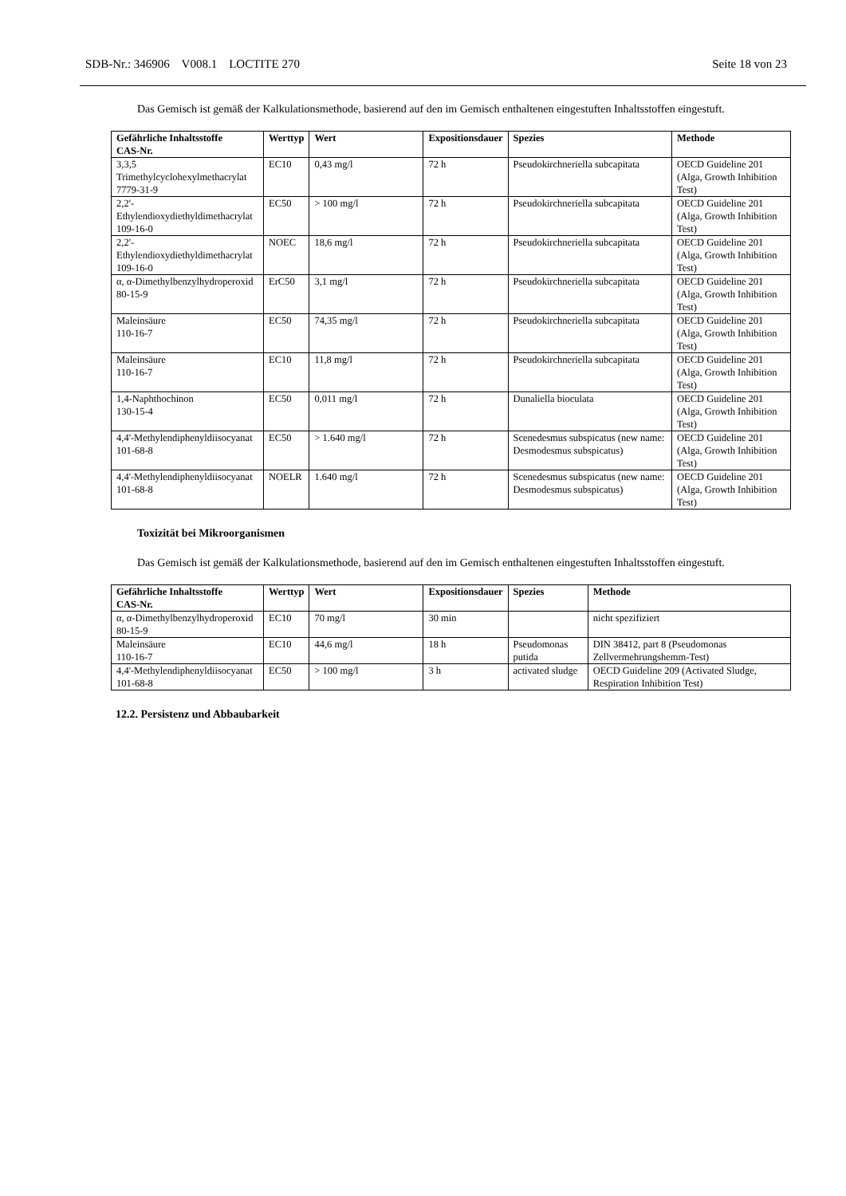SDB-Nr.: 346906 V008.1 LOCTITE 270 Seite 18 von 23
Das Gemisch ist gemäß der Kalkulationsmethode, basierend auf den im Gemisch enthaltenen eingestuften Inhaltsstoffen eingestuft.
| Gefährliche Inhaltsstoffe CAS-Nr. | Werttyp | Wert | Expositionsdauer | Spezies | Methode |
| --- | --- | --- | --- | --- | --- |
| 3,3,5 Trimethylcyclohexylmethacrylat 7779-31-9 | EC10 | 0,43 mg/l | 72 h | Pseudokirchneriella subcapitata | OECD Guideline 201 (Alga, Growth Inhibition Test) |
| 2,2'-Ethylendioxydiethyldimethacrylat 109-16-0 | EC50 | > 100 mg/l | 72 h | Pseudokirchneriella subcapitata | OECD Guideline 201 (Alga, Growth Inhibition Test) |
| 2,2'-Ethylendioxydiethyldimethacrylat 109-16-0 | NOEC | 18,6 mg/l | 72 h | Pseudokirchneriella subcapitata | OECD Guideline 201 (Alga, Growth Inhibition Test) |
| α, α-Dimethylbenzylhydroperoxid 80-15-9 | ErC50 | 3,1 mg/l | 72 h | Pseudokirchneriella subcapitata | OECD Guideline 201 (Alga, Growth Inhibition Test) |
| Maleinsäure 110-16-7 | EC50 | 74,35 mg/l | 72 h | Pseudokirchneriella subcapitata | OECD Guideline 201 (Alga, Growth Inhibition Test) |
| Maleinsäure 110-16-7 | EC10 | 11,8 mg/l | 72 h | Pseudokirchneriella subcapitata | OECD Guideline 201 (Alga, Growth Inhibition Test) |
| 1,4-Naphthochinon 130-15-4 | EC50 | 0,011 mg/l | 72 h | Dunaliella bioculata | OECD Guideline 201 (Alga, Growth Inhibition Test) |
| 4,4'-Methylendiphenyldiisocyanat 101-68-8 | EC50 | > 1.640 mg/l | 72 h | Scenedesmus subspicatus (new name: Desmodesmus subspicatus) | OECD Guideline 201 (Alga, Growth Inhibition Test) |
| 4,4'-Methylendiphenyldiisocyanat 101-68-8 | NOELR | 1.640 mg/l | 72 h | Scenedesmus subspicatus (new name: Desmodesmus subspicatus) | OECD Guideline 201 (Alga, Growth Inhibition Test) |
Toxizität bei Mikroorganismen
Das Gemisch ist gemäß der Kalkulationsmethode, basierend auf den im Gemisch enthaltenen eingestuften Inhaltsstoffen eingestuft.
| Gefährliche Inhaltsstoffe CAS-Nr. | Werttyp | Wert | Expositionsdauer | Spezies | Methode |
| --- | --- | --- | --- | --- | --- |
| α, α-Dimethylbenzylhydroperoxid 80-15-9 | EC10 | 70 mg/l | 30 min | | nicht spezifiziert |
| Maleinsäure 110-16-7 | EC10 | 44,6 mg/l | 18 h | Pseudomonas putida | DIN 38412, part 8 (Pseudomonas Zellvermehrungshemm-Test) |
| 4,4'-Methylendiphenyldiisocyanat 101-68-8 | EC50 | > 100 mg/l | 3 h | activated sludge | OECD Guideline 209 (Activated Sludge, Respiration Inhibition Test) |
12.2. Persistenz und Abbaubarkeit